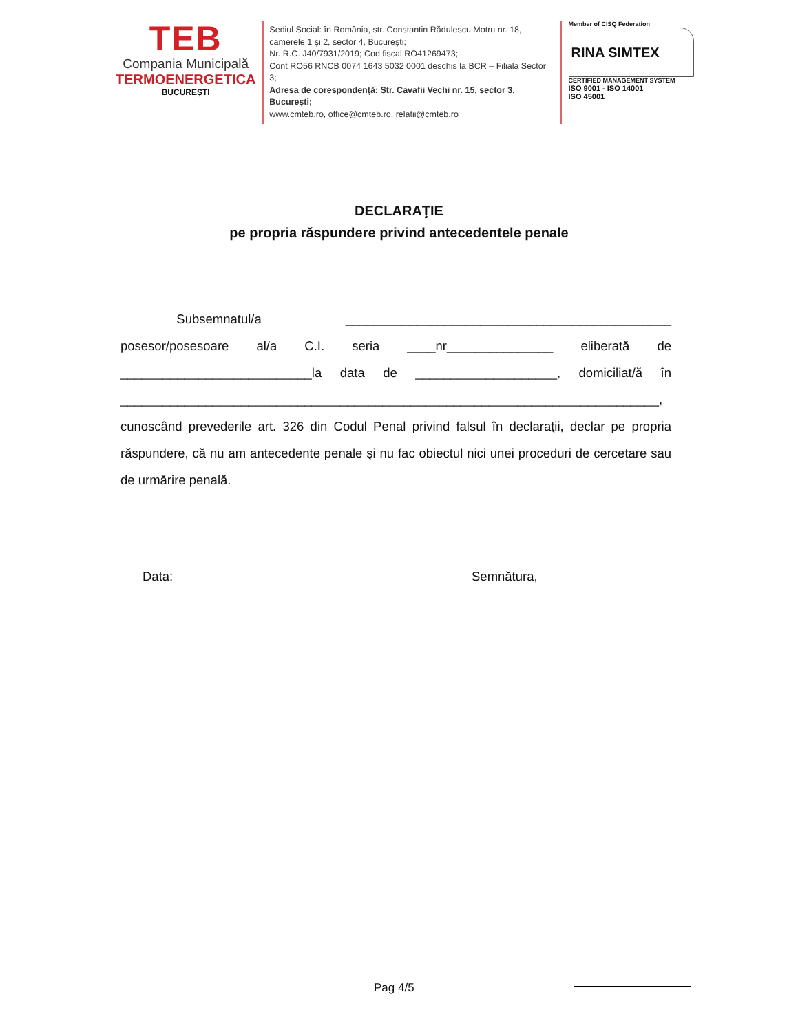TEB
Compania Municipală
TERMOENERGETICA
BUCUREȘTI
Sediul Social: în România, str. Constantin Rădulescu Motru nr. 18, camerele 1 și 2, sector 4, București;
Nr. R.C. J40/7931/2019; Cod fiscal RO41269473;
Cont RO56 RNCB 0074 1643 5032 0001 deschis la BCR – Filiala Sector 3;
Adresa de corespondență: Str. Cavafii Vechi nr. 15, sector 3, București;
www.cmteb.ro, office@cmteb.ro, relatii@cmteb.ro
Member of CISQ Federation
RINA SIMTEX
CERTIFIED MANAGEMENT SYSTEM
ISO 9001 - ISO 14001
ISO 45001
DECLARAŢIE
pe propria răspundere privind antecedentele penale
Subsemnatul/a ______________________________________________ posesor/posesoare al/a C.I. seria ____nr_______________ eliberată de ___________________________la data de ____________________, domiciliat/ă în ____________________________________________________________________________, cunoscând prevederile art. 326 din Codul Penal privind falsul în declaraţii, declar pe propria răspundere, că nu am antecedente penale şi nu fac obiectul nici unei proceduri de cercetare sau de urmărire penală.
Data: Semnătura,
Pag 4/5